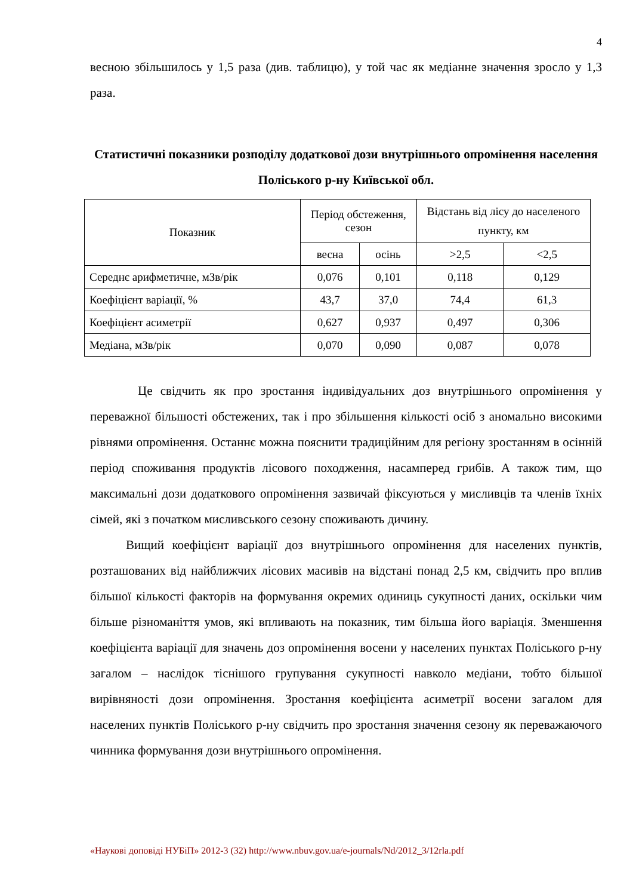4
весною збільшилось у 1,5 раза (див. таблицю), у той час як медіанне значення зросло у 1,3 раза.
Статистичні показники розподілу додаткової дози внутрішнього опромінення населення Поліського р-ну Київської обл.
| Показник | Період обстеження, сезон | | Відстань від лісу до населеного пункту, км | |
| --- | --- | --- | --- | --- |
| | весна | осінь | >2,5 | <2,5 |
| Середнє арифметичне, мЗв/рік | 0,076 | 0,101 | 0,118 | 0,129 |
| Коефіцієнт варіації, % | 43,7 | 37,0 | 74,4 | 61,3 |
| Коефіцієнт асиметрії | 0,627 | 0,937 | 0,497 | 0,306 |
| Медіана, мЗв/рік | 0,070 | 0,090 | 0,087 | 0,078 |
Це свідчить як про зростання індивідуальних доз внутрішнього опромінення у переважної більшості обстежених, так і про збільшення кількості осіб з аномально високими рівнями опромінення. Останнє можна пояснити традиційним для регіону зростанням в осінній період споживання продуктів лісового походження, насамперед грибів. А також тим, що максимальні дози додаткового опромінення зазвичай фіксуються у мисливців та членів їхніх сімей, які з початком мисливського сезону споживають дичину.
Вищий коефіцієнт варіації доз внутрішнього опромінення для населених пунктів, розташованих від найближчих лісових масивів на відстані понад 2,5 км, свідчить про вплив більшої кількості факторів на формування окремих одиниць сукупності даних, оскільки чим більше різноманіття умов, які впливають на показник, тим більша його варіація. Зменшення коефіцієнта варіації для значень доз опромінення восени у населених пунктах Поліського р-ну загалом – наслідок тіснішого групування сукупності навколо медіани, тобто більшої вирівняності дози опромінення. Зростання коефіцієнта асиметрії восени загалом для населених пунктів Поліського р-ну свідчить про зростання значення сезону як переважаючого чинника формування дози внутрішнього опромінення.
«Наукові доповіді НУБіП» 2012-3 (32) http://www.nbuv.gov.ua/e-journals/Nd/2012_3/12rla.pdf